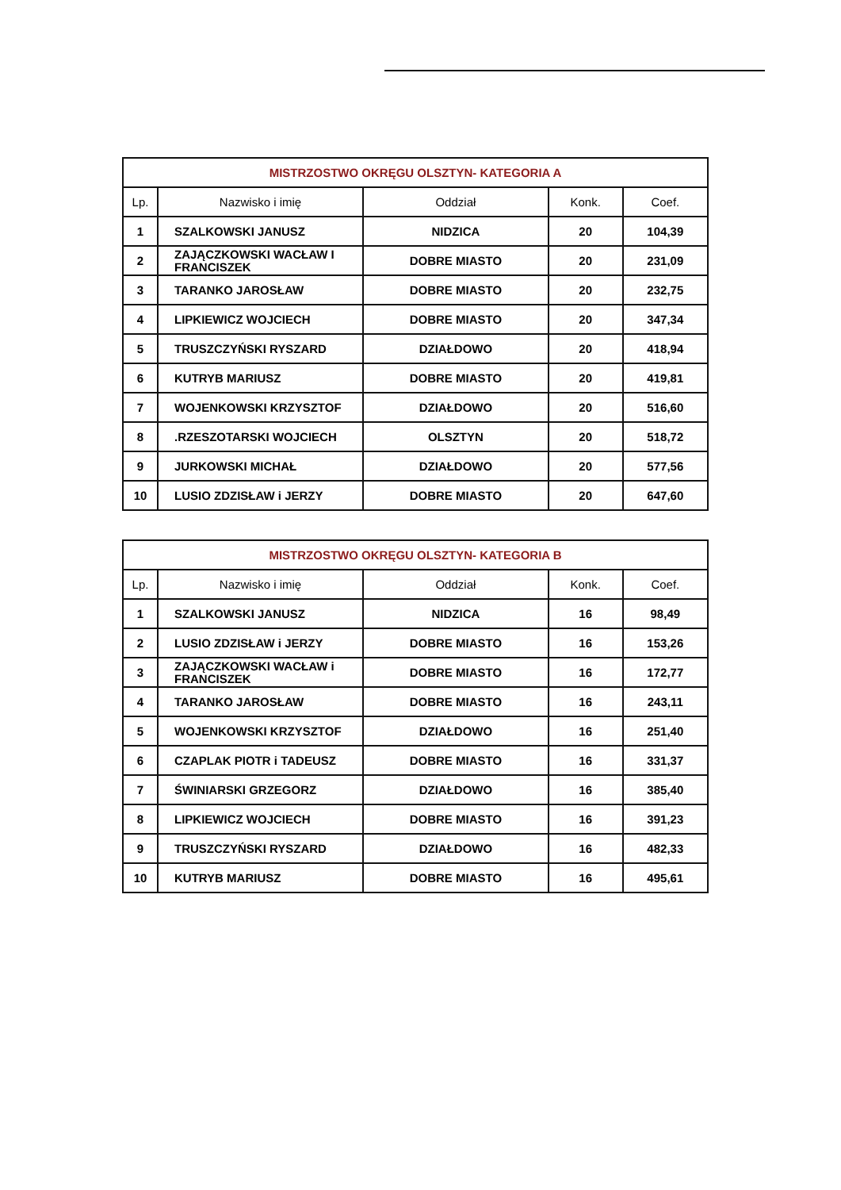| MISTRZOSTWO OKRĘGU OLSZTYN- KATEGORIA A | | | | |
| --- | --- | --- | --- | --- |
| Lp. | Nazwisko i imię | Oddział | Konk. | Coef. |
| 1 | SZALKOWSKI JANUSZ | NIDZICA | 20 | 104,39 |
| 2 | ZAJĄCZKOWSKI WACŁAW I FRANCISZEK | DOBRE MIASTO | 20 | 231,09 |
| 3 | TARANKO JAROSŁAW | DOBRE MIASTO | 20 | 232,75 |
| 4 | LIPKIEWICZ WOJCIECH | DOBRE MIASTO | 20 | 347,34 |
| 5 | TRUSZCZYŃSKI RYSZARD | DZIAŁDOWO | 20 | 418,94 |
| 6 | KUTRYB MARIUSZ | DOBRE MIASTO | 20 | 419,81 |
| 7 | WOJENKOWSKI KRZYSZTOF | DZIAŁDOWO | 20 | 516,60 |
| 8 | .RZESZOTARSKI WOJCIECH | OLSZTYN | 20 | 518,72 |
| 9 | JURKOWSKI MICHAŁ | DZIAŁDOWO | 20 | 577,56 |
| 10 | LUSIO ZDZISŁAW i JERZY | DOBRE MIASTO | 20 | 647,60 |
| MISTRZOSTWO OKRĘGU OLSZTYN- KATEGORIA B | | | | |
| --- | --- | --- | --- | --- |
| Lp. | Nazwisko i imię | Oddział | Konk. | Coef. |
| 1 | SZALKOWSKI JANUSZ | NIDZICA | 16 | 98,49 |
| 2 | LUSIO ZDZISŁAW i JERZY | DOBRE MIASTO | 16 | 153,26 |
| 3 | ZAJĄCZKOWSKI WACŁAW i FRANCISZEK | DOBRE MIASTO | 16 | 172,77 |
| 4 | TARANKO JAROSŁAW | DOBRE MIASTO | 16 | 243,11 |
| 5 | WOJENKOWSKI KRZYSZTOF | DZIAŁDOWO | 16 | 251,40 |
| 6 | CZAPLAK PIOTR i TADEUSZ | DOBRE MIASTO | 16 | 331,37 |
| 7 | ŚWINIARSKI GRZEGORZ | DZIAŁDOWO | 16 | 385,40 |
| 8 | LIPKIEWICZ WOJCIECH | DOBRE MIASTO | 16 | 391,23 |
| 9 | TRUSZCZYŃSKI RYSZARD | DZIAŁDOWO | 16 | 482,33 |
| 10 | KUTRYB MARIUSZ | DOBRE MIASTO | 16 | 495,61 |